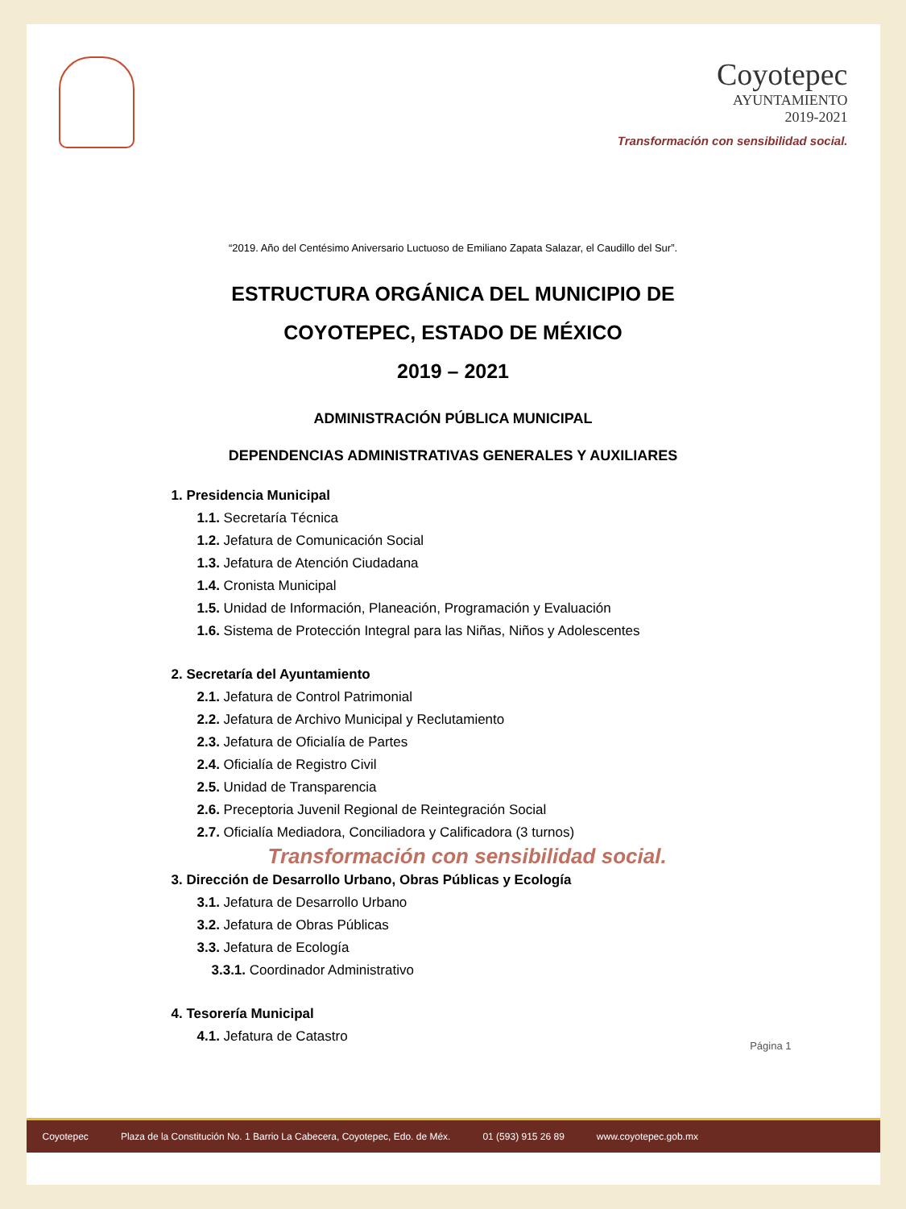Coyotepec
AYUNTAMIENTO
2019-2021
Transformación con sensibilidad social.
“2019. Año del Centésimo Aniversario Luctuoso de Emiliano Zapata Salazar, el Caudillo del Sur”.
ESTRUCTURA ORGÁNICA DEL MUNICIPIO DE
COYOTEPEC, ESTADO DE MÉXICO
2019 – 2021
ADMINISTRACIÓN PÚBLICA MUNICIPAL
DEPENDENCIAS ADMINISTRATIVAS GENERALES Y AUXILIARES
1. Presidencia Municipal
1.1. Secretaría Técnica
1.2. Jefatura de Comunicación Social
1.3. Jefatura de Atención Ciudadana
1.4. Cronista Municipal
1.5. Unidad de Información, Planeación, Programación y Evaluación
1.6. Sistema de Protección Integral para las Niñas, Niños y Adolescentes
2. Secretaría del Ayuntamiento
2.1. Jefatura de Control Patrimonial
2.2. Jefatura de Archivo Municipal y Reclutamiento
2.3. Jefatura de Oficialía de Partes
2.4. Oficialía de Registro Civil
2.5. Unidad de Transparencia
2.6. Preceptoria Juvenil Regional de Reintegración Social
2.7. Oficialía Mediadora, Conciliadora y Calificadora (3 turnos)
Transformación con sensibilidad social.
3. Dirección de Desarrollo Urbano, Obras Públicas y Ecología
3.1. Jefatura de Desarrollo Urbano
3.2. Jefatura de Obras Públicas
3.3. Jefatura de Ecología
3.3.1. Coordinador Administrativo
4. Tesorería Municipal
4.1. Jefatura de Catastro
Página 1
Coyotepec Plaza de la Constitución No. 1 Barrio La Cabecera, Coyotepec, Edo. de Méx. 01 (593) 915 26 89 www.coyotepec.gob.mx